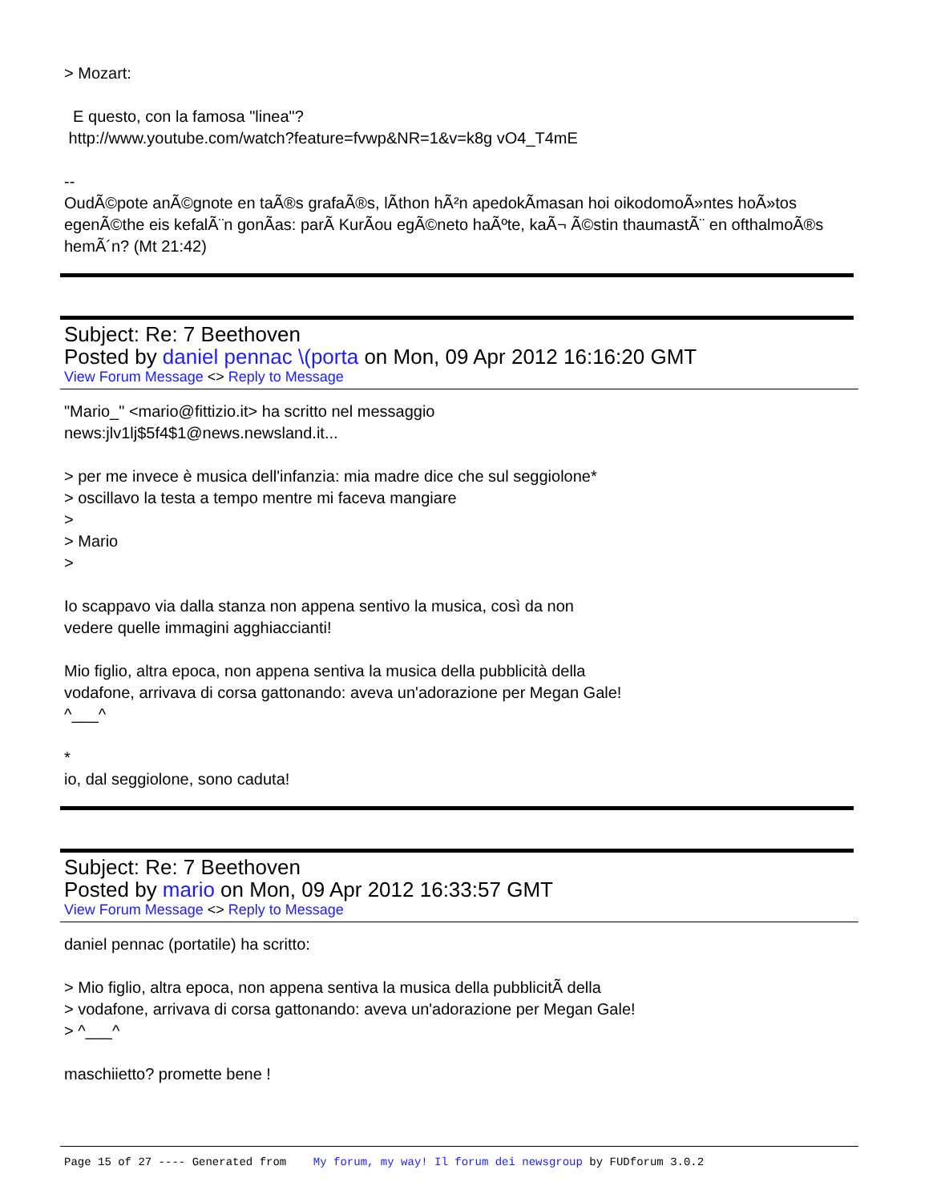> Mozart:
E questo, con la famosa "linea"?
http://www.youtube.com/watch?feature=fvwp&NR=1&v=k8g vO4_T4mE
--
OudÃ©pote anÃ©gnote en taÃ®s grafaÃ®s, lÃ­thon hÃ²n apedokÃ­masan hoi oikodomoÃ»ntes hoÃ»tos egenÃ©the eis kefalÃ¨n gonÃ­as: parÃ KurÃ­ou egÃ©neto haÃºte, kaÃ¬ Ã©stin thaumastÃ¨ en ofthalmoÃ®s hemÃ´n? (Mt 21:42)
Subject: Re: 7 Beethoven
Posted by daniel pennac \(porta on Mon, 09 Apr 2012 16:16:20 GMT
View Forum Message <> Reply to Message
"Mario_" <mario@fittizio.it> ha scritto nel messaggio
news:jlv1lj$5f4$1@news.newsland.it...
> per me invece è musica dell'infanzia: mia madre dice che sul seggiolone*
> oscillavo la testa a tempo mentre mi faceva mangiare
>
> Mario
>
Io scappavo via dalla stanza non appena sentivo la musica, così da non
vedere quelle immagini agghiaccianti!
Mio figlio, altra epoca, non appena sentiva la musica della pubblicità della
vodafone, arrivava di corsa gattonando: aveva un'adorazione per Megan Gale!
^___^
*
io, dal seggiolone, sono caduta!
Subject: Re: 7 Beethoven
Posted by mario on Mon, 09 Apr 2012 16:33:57 GMT
View Forum Message <> Reply to Message
daniel pennac (portatile) ha scritto:
> Mio figlio, altra epoca, non appena sentiva la musica della pubblicitÃ della
> vodafone, arrivava di corsa gattonando: aveva un'adorazione per Megan Gale!
> ^___^
maschiietto? promette bene !
Page 15 of 27 ---- Generated from My forum, my way! Il forum dei newsgroup by FUDforum 3.0.2